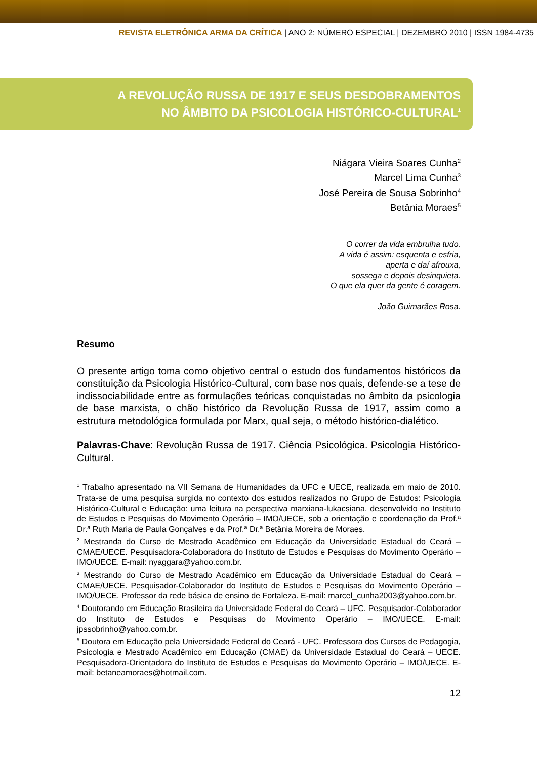REVISTA ELETRÔNICA ARMA DA CRÍTICA | ANO 2: NÚMERO ESPECIAL | DEZEMBRO 2010 | ISSN 1984-4735
A REVOLUÇÃO RUSSA DE 1917 E SEUS DESDOBRAMENTOS
NO ÂMBITO DA PSICOLOGIA HISTÓRICO-CULTURAL<sup>1</sup>
Niágara Vieira Soares Cunha<sup>2</sup>
Marcel Lima Cunha<sup>3</sup>
José Pereira de Sousa Sobrinho<sup>4</sup>
Betânia Moraes<sup>5</sup>
O correr da vida embrulha tudo.
A vida é assim: esquenta e esfria,
aperta e daí afrouxa,
sossega e depois desinquieta.
O que ela quer da gente é coragem.
João Guimarães Rosa.
Resumo
O presente artigo toma como objetivo central o estudo dos fundamentos históricos da constituição da Psicologia Histórico-Cultural, com base nos quais, defende-se a tese de indissociabilidade entre as formulações teóricas conquistadas no âmbito da psicologia de base marxista, o chão histórico da Revolução Russa de 1917, assim como a estrutura metodológica formulada por Marx, qual seja, o método histórico-dialético.
Palavras-Chave: Revolução Russa de 1917. Ciência Psicológica. Psicologia Histórico-Cultural.
<sup>1</sup> Trabalho apresentado na VII Semana de Humanidades da UFC e UECE, realizada em maio de 2010. Trata-se de uma pesquisa surgida no contexto dos estudos realizados no Grupo de Estudos: Psicologia Histórico-Cultural e Educação: uma leitura na perspectiva marxiana-lukacsiana, desenvolvido no Instituto de Estudos e Pesquisas do Movimento Operário – IMO/UECE, sob a orientação e coordenação da Prof.ª Dr.ª Ruth Maria de Paula Gonçalves e da Prof.ª Dr.ª Betânia Moreira de Moraes.
<sup>2</sup> Mestranda do Curso de Mestrado Acadêmico em Educação da Universidade Estadual do Ceará – CMAE/UECE. Pesquisadora-Colaboradora do Instituto de Estudos e Pesquisas do Movimento Operário – IMO/UECE. E-mail: nyaggara@yahoo.com.br.
<sup>3</sup> Mestrando do Curso de Mestrado Acadêmico em Educação da Universidade Estadual do Ceará – CMAE/UECE. Pesquisador-Colaborador do Instituto de Estudos e Pesquisas do Movimento Operário – IMO/UECE. Professor da rede básica de ensino de Fortaleza. E-mail: marcel_cunha2003@yahoo.com.br.
<sup>4</sup> Doutorando em Educação Brasileira da Universidade Federal do Ceará – UFC. Pesquisador-Colaborador do Instituto de Estudos e Pesquisas do Movimento Operário – IMO/UECE. E-mail: jpssobrinho@yahoo.com.br.
<sup>5</sup> Doutora em Educação pela Universidade Federal do Ceará - UFC. Professora dos Cursos de Pedagogia, Psicologia e Mestrado Acadêmico em Educação (CMAE) da Universidade Estadual do Ceará – UECE. Pesquisadora-Orientadora do Instituto de Estudos e Pesquisas do Movimento Operário – IMO/UECE. E-mail: betaneamoraes@hotmail.com.
12